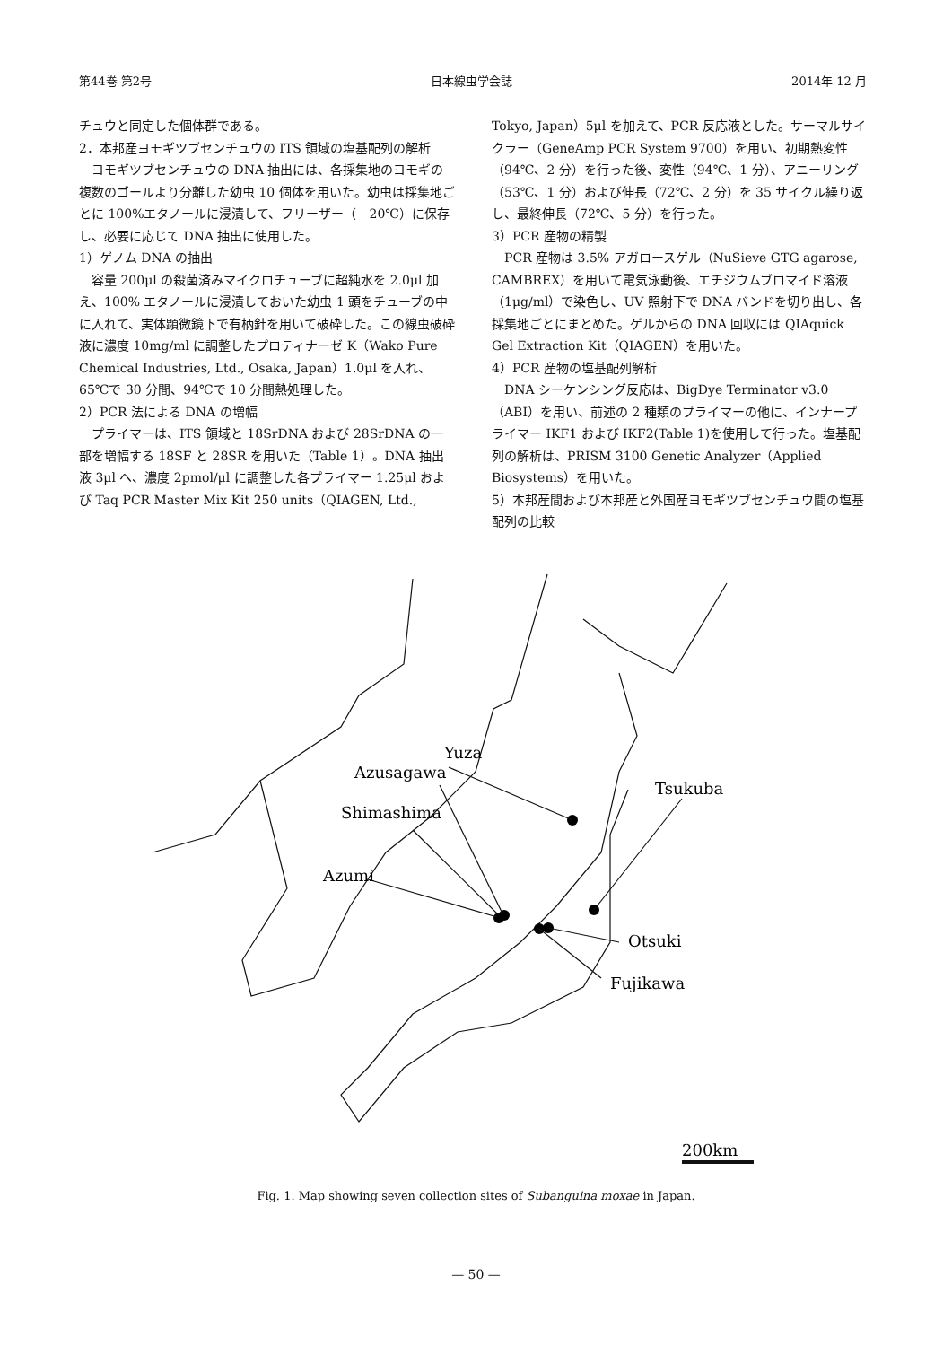第44巻 第2号 日本線虫学会誌 2014年 12 月
チュウと同定した個体群である。
2．本邦産ヨモギツブセンチュウの ITS 領域の塩基配列の解析
ヨモギツブセンチュウの DNA 抽出には、各採集地のヨモギの複数のゴールより分離した幼虫 10 個体を用いた。幼虫は採集地ごとに 100%エタノールに浸漬して、フリーザー（－20℃）に保存し、必要に応じて DNA 抽出に使用した。
1）ゲノム DNA の抽出
容量 200μl の殺菌済みマイクロチューブに超純水を 2.0μl 加え、100% エタノールに浸漬しておいた幼虫 1 頭をチューブの中に入れて、実体顕微鏡下で有柄針を用いて破砕した。この線虫破砕液に濃度 10mg/ml に調整したプロティナーゼ K（Wako Pure Chemical Industries, Ltd., Osaka, Japan）1.0μl を入れ、65℃で 30 分間、94℃で 10 分間熱処理した。
2）PCR 法による DNA の増幅
プライマーは、ITS 領域と 18SrDNA および 28SrDNA の一部を増幅する 18SF と 28SR を用いた（Table 1）。DNA 抽出液 3μl へ、濃度 2pmol/μl に調整した各プライマー 1.25μl および Taq PCR Master Mix Kit 250 units（QIAGEN, Ltd.,
Tokyo, Japan）5μl を加えて、PCR 反応液とした。サーマルサイクラー（GeneAmp PCR System 9700）を用い、初期熱変性（94℃、2 分）を行った後、変性（94℃、1 分）、アニーリング（53℃、1 分）および伸長（72℃、2 分）を 35 サイクル繰り返し、最終伸長（72℃、5 分）を行った。
3）PCR 産物の精製
PCR 産物は 3.5% アガロースゲル（NuSieve GTG agarose, CAMBREX）を用いて電気泳動後、エチジウムブロマイド溶液（1μg/ml）で染色し、UV 照射下で DNA バンドを切り出し、各採集地ごとにまとめた。ゲルからの DNA 回収には QIAquick Gel Extraction Kit（QIAGEN）を用いた。
4）PCR 産物の塩基配列解析
DNA シーケンシング反応は、BigDye Terminator v3.0（ABI）を用い、前述の 2 種類のプライマーの他に、インナープライマー IKF1 および IKF2(Table 1)を使用して行った。塩基配列の解析は、PRISM 3100 Genetic Analyzer（Applied Biosystems）を用いた。
5）本邦産間および本邦産と外国産ヨモギツブセンチュウ間の塩基配列の比較
Yuza
Azusagawa
Tsukuba
Shimashima
Azumi
Otsuki
Fujikawa
200km
Fig. 1. Map showing seven collection sites of Subanguina moxae in Japan.
— 50 —